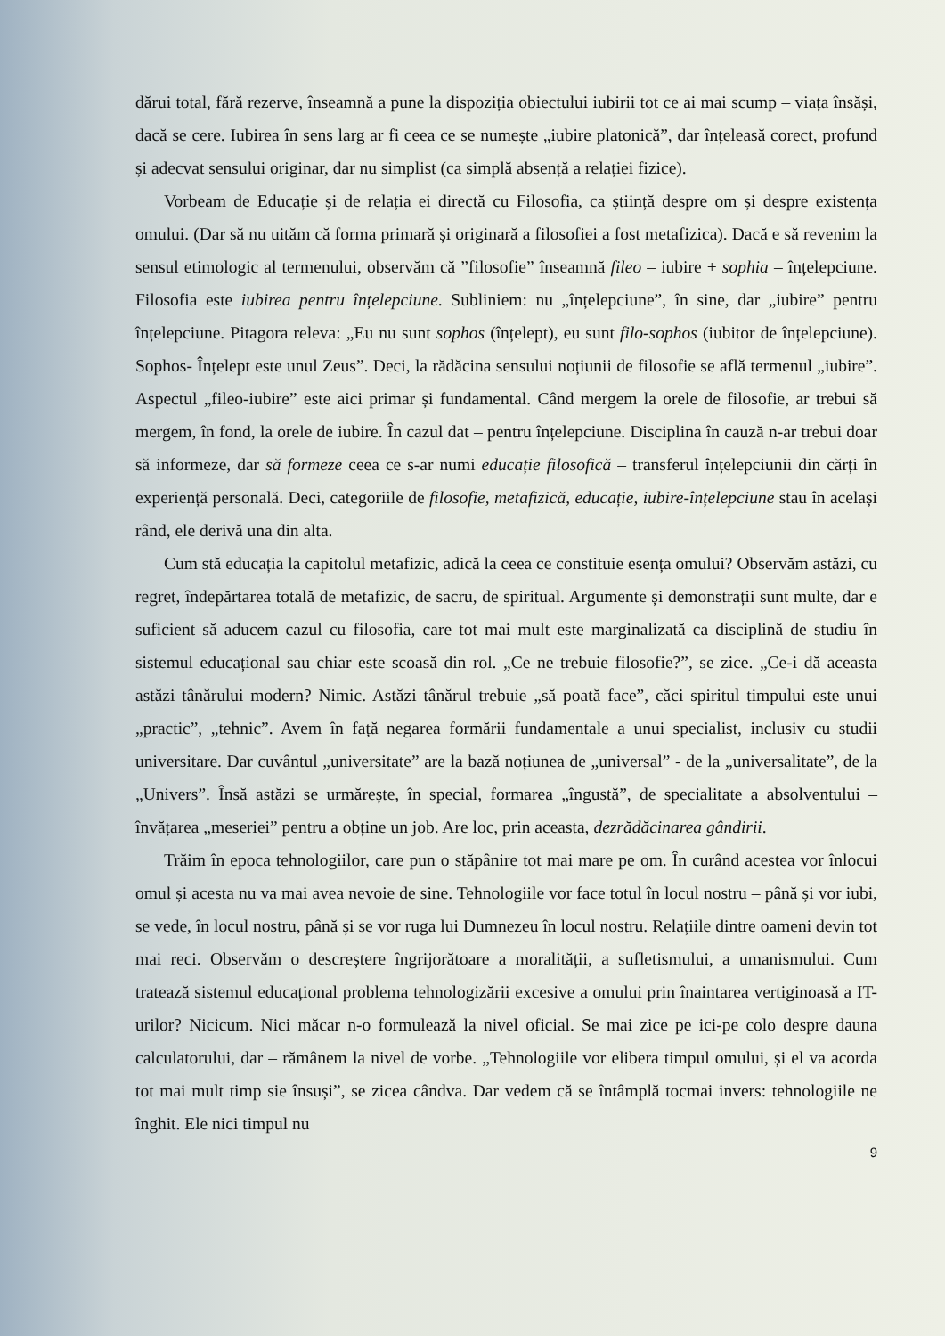dărui total, fără rezerve, înseamnă a pune la dispoziția obiectului iubirii tot ce ai mai scump – viața însăși, dacă se cere. Iubirea în sens larg ar fi ceea ce se numește „iubire platonică”, dar înțeleasă corect, profund și adecvat sensului originar, dar nu simplist (ca simplă absență a relației fizice).
Vorbeam de Educație și de relația ei directă cu Filosofia, ca știință despre om și despre existența omului. (Dar să nu uităm că forma primară și originară a filosofiei a fost metafizica). Dacă e să revenim la sensul etimologic al termenului, observăm că ”filosofie” înseamnă fileo – iubire + sophia – înțelepciune. Filosofia este iubirea pentru înțelepciune. Subliniem: nu „înțelepciune”, în sine, dar „iubire” pentru înțelepciune. Pitagora releva: „Eu nu sunt sophos (înțelept), eu sunt filo-sophos (iubitor de înțelepciune). Sophos- Înțelept este unul Zeus”. Deci, la rădăcina sensului noțiunii de filosofie se află termenul „iubire”. Aspectul „fileo-iubire” este aici primar și fundamental. Când mergem la orele de filosofie, ar trebui să mergem, în fond, la orele de iubire. În cazul dat – pentru înțelepciune. Disciplina în cauză n-ar trebui doar să informeze, dar să formeze ceea ce s-ar numi educație filosofică – transferul înțelepciunii din cărți în experiență personală. Deci, categoriile de filosofie, metafizică, educație, iubire-înțelepciune stau în același rând, ele derivă una din alta.
Cum stă educația la capitolul metafizic, adică la ceea ce constituie esența omului? Observăm astăzi, cu regret, îndepărtarea totală de metafizic, de sacru, de spiritual. Argumente și demonstrații sunt multe, dar e suficient să aducem cazul cu filosofia, care tot mai mult este marginalizată ca disciplină de studiu în sistemul educațional sau chiar este scoasă din rol. „Ce ne trebuie filosofie?”, se zice. „Ce-i dă aceasta astăzi tânărului modern? Nimic. Astăzi tânărul trebuie „să poată face”, căci spiritul timpului este unui „practic”, „tehnic”. Avem în față negarea formării fundamentale a unui specialist, inclusiv cu studii universitare. Dar cuvântul „universitate” are la bază noțiunea de „universal” - de la „universalitate”, de la „Univers”. Însă astăzi se urmărește, în special, formarea „îngustă”, de specialitate a absolventului – învățarea „meseriei” pentru a obține un job. Are loc, prin aceasta, dezrădăcinarea gândirii.
Trăim în epoca tehnologiilor, care pun o stăpânire tot mai mare pe om. În curând acestea vor înlocui omul și acesta nu va mai avea nevoie de sine. Tehnologiile vor face totul în locul nostru – până și vor iubi, se vede, în locul nostru, până și se vor ruga lui Dumnezeu în locul nostru. Relațiile dintre oameni devin tot mai reci. Observăm o descreștere îngrijorătoare a moralității, a sufletismului, a umanismului. Cum tratează sistemul educațional problema tehnologizării excesive a omului prin înaintarea vertiginoasă a IT-urilor? Nicicum. Nici măcar n-o formulează la nivel oficial. Se mai zice pe ici-pe colo despre dauna calculatorului, dar – rămânem la nivel de vorbe. „Tehnologiile vor elibera timpul omului, și el va acorda tot mai mult timp sie însuși”, se zicea cândva. Dar vedem că se întâmplă tocmai invers: tehnologiile ne înghit. Ele nici timpul nu
9